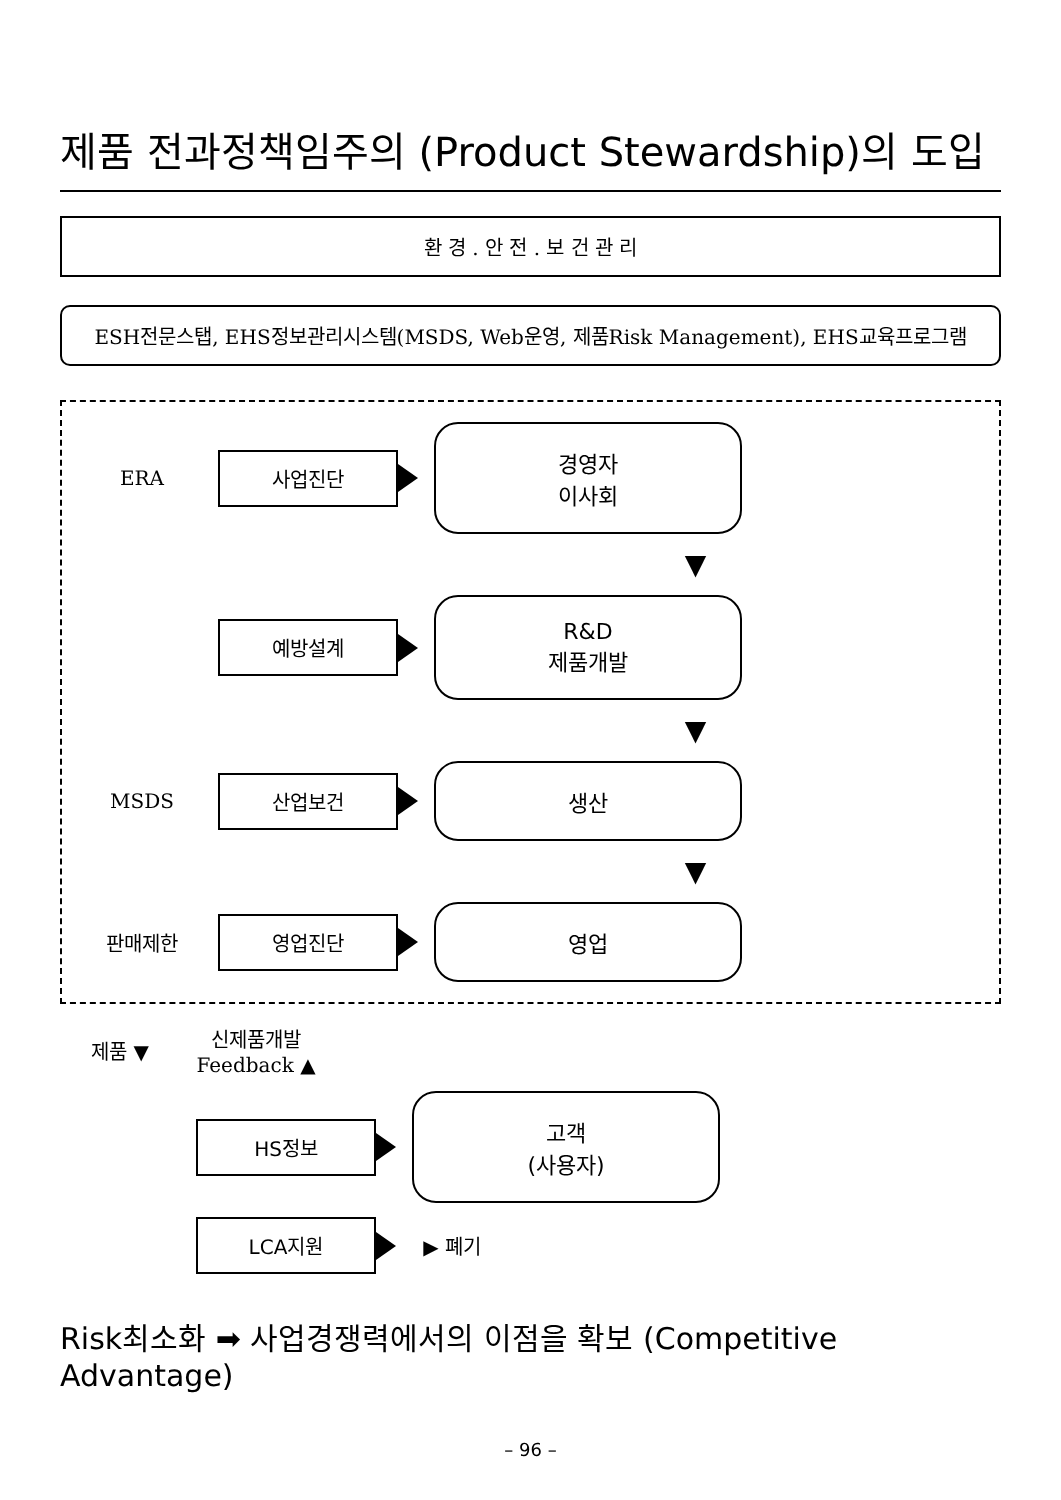제품 전과정책임주의 (Product Stewardship)의 도입
환 경 . 안 전 . 보 건 관 리
ESH전문스탭, EHS정보관리시스템(MSDS, Web운영, 제품Risk Management), EHS교육프로그램
ERA
사업진단
경영자
이사회
▼
예방설계
R&D
제품개발
▼
MSDS
산업보건
생산
▼
판매제한
영업진단
영업
제품 ▼
신제품개발 Feedback ▲
HS정보
고객
(사용자)
LCA지원
▶ 폐기
Risk최소화 ➡ 사업경쟁력에서의 이점을 확보 (Competitive Advantage)
– 96 –